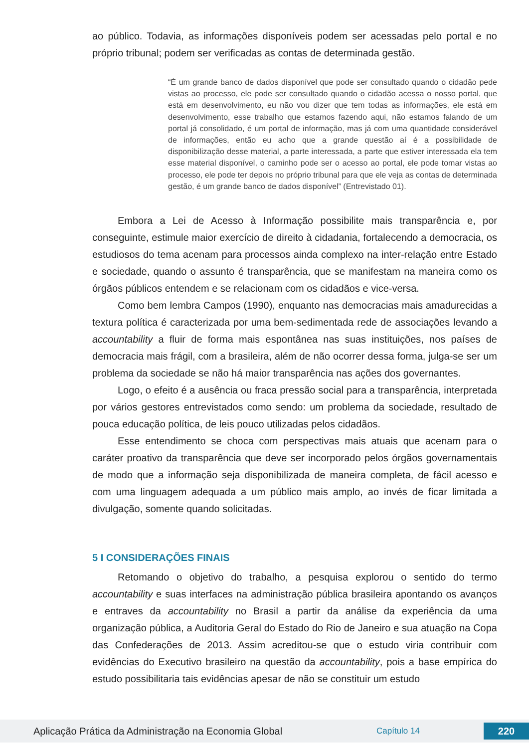ao público. Todavia, as informações disponíveis podem ser acessadas pelo portal e no próprio tribunal; podem ser verificadas as contas de determinada gestão.
“É um grande banco de dados disponível que pode ser consultado quando o cidadão pede vistas ao processo, ele pode ser consultado quando o cidadão acessa o nosso portal, que está em desenvolvimento, eu não vou dizer que tem todas as informações, ele está em desenvolvimento, esse trabalho que estamos fazendo aqui, não estamos falando de um portal já consolidado, é um portal de informação, mas já com uma quantidade considerável de informações, então eu acho que a grande questão aí é a possibilidade de disponibilização desse material, a parte interessada, a parte que estiver interessada ela tem esse material disponível, o caminho pode ser o acesso ao portal, ele pode tomar vistas ao processo, ele pode ter depois no próprio tribunal para que ele veja as contas de determinada gestão, é um grande banco de dados disponível” (Entrevistado 01).
Embora a Lei de Acesso à Informação possibilite mais transparência e, por conseguinte, estimule maior exercício de direito à cidadania, fortalecendo a democracia, os estudiosos do tema acenam para processos ainda complexo na inter-relação entre Estado e sociedade, quando o assunto é transparência, que se manifestam na maneira como os órgãos públicos entendem e se relacionam com os cidadãos e vice-versa.
Como bem lembra Campos (1990), enquanto nas democracias mais amadurecidas a textura política é caracterizada por uma bem-sedimentada rede de associações levando a accountability a fluir de forma mais espontânea nas suas instituições, nos países de democracia mais frágil, com a brasileira, além de não ocorrer dessa forma, julga-se ser um problema da sociedade se não há maior transparência nas ações dos governantes.
Logo, o efeito é a ausência ou fraca pressão social para a transparência, interpretada por vários gestores entrevistados como sendo: um problema da sociedade, resultado de pouca educação política, de leis pouco utilizadas pelos cidadãos.
Esse entendimento se choca com perspectivas mais atuais que acenam para o caráter proativo da transparência que deve ser incorporado pelos órgãos governamentais de modo que a informação seja disponibilizada de maneira completa, de fácil acesso e com uma linguagem adequada a um público mais amplo, ao invés de ficar limitada a divulgação, somente quando solicitadas.
5 I CONSIDERAÇÕES FINAIS
Retomando o objetivo do trabalho, a pesquisa explorou o sentido do termo accountability e suas interfaces na administração pública brasileira apontando os avanços e entraves da accountability no Brasil a partir da análise da experiência da uma organização pública, a Auditoria Geral do Estado do Rio de Janeiro e sua atuação na Copa das Confederações de 2013. Assim acreditou-se que o estudo viria contribuir com evidências do Executivo brasileiro na questão da accountability, pois a base empírica do estudo possibilitaria tais evidências apesar de não se constituir um estudo
Aplicação Prática da Administração na Economia Global
Capítulo 14
220